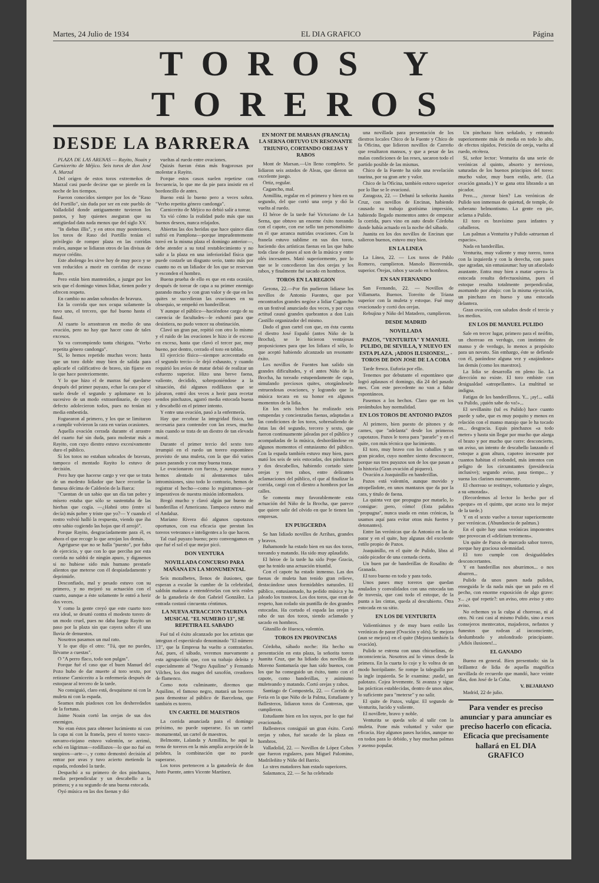Martes, 24 Julio de 1934 EL DIA GRAFICO Página
TOROS Y TOREROS
DESDE LA BARRERA
PLAZA DE LAS ARENAS — Rayito, Noain y Carnicerito de Méjico. Seis toros de don José A. Marzal
Del origen de estos toros extremeños de Marzal casi puede decirse que se pierde en la noche de los tiempos.
Fueron conocidos siempre por los de "Raso del Portillo", sin duda por ser en este pueblo de Valladolid donde antiguamente tuvieron los pastos, y hay quienes aseguran que su antigüedad data nada menos que del siglo XV.
"In diebus illis", y en otros muy posteriores, los toros de Raso del Portillo tenían el privilegio de romper plaza en las corridas reales, aunque se lidiaran otros de las divisas de mayor crédito.
Este abolengo les sirve hoy de muy poco y se ven reducidos a morir en corridas de escaso fuste.
Pero están bien mantenidos, a juzgar por los seis que el domingo vimos lidiar, tienen poder y ofrecen respeto.
En cambio no andan sobrados de bravura.
En la corrida que nos ocupa solamente la tuvo uno, el tercero, que fué bueno hasta el final.
Al cuarto lo arrastraron en medio de una ovación, pero no hay que hacer caso de tales excesos.
Ya va corrompiendo tanta chirigota. "Verbo repetita género candonga".
Sí, lo hemos repetido muchas veces: basta que un toro doble muy bien de salida para aplicarle el calificativo de bravo, sin fijarse en lo que hace posteriormente.
Y lo que hizo el de marras fué quedarse después del primer puyazo, echar la cara por el suelo desde el segundo y aplomarse en lo sucesivo de un modo extraordinario, de cuyo defecto adolecieron todos, pues no tenían ni media embestida.
Foguearon al primero, y los que se limitaron a cumplir volvieron la cara en varias ocasiones.
Aquella ovación cerrada durante el arrastre del cuarto fué sin duda, para molestar más a Rayito, con cuyo diestro estuvo excesivamente duro el público.
Si los toros no estaban sobrados de bravura, tampoco el mentado Rayito lo estuvo de decisión.
Pero hay que hacerse cargo y ver que se trata de un modesto lidiador que hace recordar la famosa décima de Calderón de la Barca:
"Cuentan de un sabio que un día tan pobre y mísero estaba que sólo se sustentaba de las hierbas que cogía. —¿Habrá otro (entre sí decía) más pobre y triste que yo?— Y cuando el rostro volvió halló la respuesta, viendo que iba otro sabio cogiendo las hojas que él arrojó".
Porque Rayito, desgraciadamente para él, es ahora el que recoge lo que arrojan los demás.
Agréguese que no se halla "puesto", por falta de ejercicio, y que con lo que perciba por esta corrida no saldrá de ningún apuro, y digasenos si no hubiese sido más humano prestarle alientos que meterse con él despiadadamente y deprimirle.
Desconfiado, mal y pesado estuvo con su primero, y no mejoró su actuación con el cuarto, aunque a éste solamente le entró a herir dos veces.
Y como la gente creyó que este cuarto toro era ideal, se desató contra el modesto torero de un modo cruel, pues no daba luego Rayito un paso por la plaza sin que cayera sobre él una lluvia de denuestos.
Nosotros pasamos un mal rato.
Y lo que dijo el otro: "Tú, que no puedes, llévame a cuestas".
O "A perro flaco, todo son pulgas".
Porque fué el caso que el buen Manuel del Pozo hubo de dar muerte al toro sexto, por retirarse Carnicerito a la enfermería después de estoquear al tercero de la tarde.
No consiguió, claro está, desquitarse ni con la muleta ni con la espada.
Seamos más piadosos con los desheredados de la fortuna.
Jaime Noain cortó las orejas de sus dos enemigos.
No eran éstos para obtener lucimiento ni con la capa ni con la franela, pero el torero vasco-navarro-riojano estuvo valentón, se arrimó, echó en lágrimas—rodillazos—lo que no fué en suspiros—arte—, y como demostró decisión al entrar por uvas y tuvo acierto metiendo la espada, redondeó la tarde.
Despachó a su primero de dos pinchazos, media perpendicular y un descabello a la primera; y a su segundo de una buena estocada.
Oyó música en las dos faenas y dió
vueltas al ruedo entre ovaciones.
Quizás fueran éstas más fragorosas por molestar a Rayito.
Porque estos casos suelen repetirse con frecuencia, lo que me da pie para insistir en el bordoncillo de antes.
Bueno está lo bueno pero a veces sobra. "Verbo repetita género candonga".
Carnicerito de Méjico no debió salir a torear.
Ya vió cómo la realidad pudo más que sus buenos deseos, nunca relajados.
Abiertas las dos heridas que hace quince días sufrió en Pamplona—porque imprudentemente toreó en la misma plaza el domingo anterior—, debe atender a su total restablecimiento y no salir a la plaza en una inferioridad física que puede costarle un disgusto serio, tanto más por cuanto no es un lidiador de los que se reservan y esconden el hombro.
Buena prueba de ello es que en esta ocasión, después de torear de capa a su primer enemigo parando mucho y con gran valor y de que en los quites se sucedieran las ovaciones en su obsequio, se empeñó en banderillear.
Y aunque el público—haciéndose cargo de su carencia de facultades—le exhortó para que desistiera, no pudo vencer su obstinación.
Clavó un gran par, repitió con otro lo mismo y el ruido de las ovaciones le hizo ir de exceso en exceso, hasta que clavó el tercer par, muy bueno, por dentro, cerrado el toro en tablas.
El ejercicio físico—siempre acrecentado en el segundo tercio—le dejó exhausto, y cuando requirió los avíos de matar debió de realizar un esfuerzo superior. Hizo una breve faena, valiente, decidido, sobreponiéndose a la situación, dió algunos rodillazos que se jalearon, entró dos veces a herir para recetar sendos pinchazos, agarró media estocada buena y descabelló en el primer intento.
Y entre una ovación, pasó a la enfermería.
Hay que recobrar la integridad física, tan necesaria para contender con las reses, mucho más cuando se trata de un diestro de tan elevada moral.
Durante el primer tercio del sexto toro irrumpió en el ruedo un torero espontáneo provisto de una muleta, con la que dió varios pases parando y con muy buena traza.
Le ovacionaron con fuerza, y aunque nunca hemos alentado ni alentaremos tales intromisiones, sino todo lo contrario, hemos de registrar el hecho—como lo registramos—por imperativos de nuestra misión informadora.
Bregó mucho y clavó algún par bueno de banderillas el Americano. Tampoco estuvo mal el Andaluz.
Mariano Rivera dió algunos capotazos oportunos, con esa eficacia que prestan los toreros veteranos e inteligentes a lo que hacen.
Tal cual puyazo bueno; pero convengamos en que fué el sol el que mejor picó.
DON VENTURA
NOVILLADA CONCURSO PARA MAÑANA EN LA MONUMENTAL
Seis mozalbetes, llenos de ilusiones, que esperan a escalar la cumbre de la celebridad, saldrán mañana a entendérselas con seis erales de la ganadería de don Gabriel González. La entrada costará cincuenta céntimos.
LA NUEVA ATRACCION TAURINA MUSICAL "EL NUMERO 13", SE REPETIRA EL SABADO
Fué tal el éxito alcanzado por los artistas que integran el espectáculo denominado "El número 13", que la Empresa ha vuelto a contratarlos. Así, pues, el sábado, veremos nuevamente a esta agrupación que, con su trabajo deleita y especialmente al "Negro Aquilino" y Fernando Vilches, los dos magos del saxofón, creadores de flamenco.
Como nota culminante, diremos que Aquilino, el famoso negro, matará un becerro para demostrar al público de Barcelona, que también es torero.
UN CARTEL DE MAESTROS
La corrida anunciada para el domingo próximo, no puede superarse. Es un cartel monumental, un cartel de maestros.
Belmonte, Lalanda y Armillita, he aquí la terna de toreros en la más amplia acepción de la palabra, la combinación que no puede superarse.
Los toros pertenecen a la ganadería de don Justo Puente, antes Vicente Martínez.
EN MONT DE MARSAN (FRANCIA) LA SERNA OBTUVO UN RESONANTE TRIUNFO, CORTANDO OREJAS Y RABOS
Mont de Marsan.—Un lleno completo. Se lidiaron seis astados de Aleas, que dieron un excelente juego.
Ortiz, regular.
Cagancho, mal.
Armillita, regular en el primero y bien en su segundo, del que cortó una oreja y dió la vuelta al ruedo.
El héroe de la tarde fué Victoriano de La Serna, que obtuvo un enorme éxito toreando con el capote, con ese sello tan personalísimo en él que arranca nutridas ovaciones. Con la franela estuvo sublime en sus dos toros, haciendo dos artísticas faenas en las que hubo toda clase de pases al son de la música y entre olés incesantes. Mató superiormente, por lo que se le concedieron las dos orejas y los rabos, y finalmente fué sacado en hombros.
TOROS EN LA REGION
Gerona, 22.—Por fin pudieron lidiarse los novillos de Antonio Fuentes, que por encontrarlos grandes negóse a lidiar Cagancho en un festival anunciado dos veces, y por cuya actitud causó grandes quebrantos a don Luis Castillo organizador del mismo.
Dado el gran cartel con que, en ésta cuenta el diestro José Españó (antes Niño de la Brocha), se le hicieron ventajosas proposiciones para que los lidiara el sólo, lo que aceptó habiendo alcanzado un resonante éxito.
Los novillos de Fuentes han salido sin grandes dificultades, y el antes Niño de la Brocha, ha toreado estupendamente de capa, simulando preciosos quites, otorgándosele estruendosas ovaciones, y logrando que la música tocara en su honor en algunos momentos de la lidia.
En los seis bichos ha realizado seis estupendas y concienzudas faenas, adaptadas a las condiciones de los toros, sobresaliendo de éstas las del segundo, tercero y sexto, que fueron continuamente jaleadas por el público y acompañadas de la música, desbordándose en algunos momentos el entusiasmo del público. Con la espada también estuvo muy bien, pues mató los seis de seis estocadas, dos pinchazos y dos descabellos, habiendo cortado siete orejas y tres rabos, entre delirantes aclamaciones del público, el que al finalizar la corrida, cargó con el diestro a hombros por las calles.
Se comenta muy favorablemente esta actuación del Niño de la Brocha, que parece que quiere salir del olvido en que le tienen las empresas.
EN PUIGCERDA
Se han lidiado novillos de Arribas, grandes y bravos.
Bahamonde ha estado bien en sus dos toros, toreando y matando. Ha sido muy aplaudido.
El héroe de la tarde ha sido Pepe Gracia, que ha tenido una actuación triunfal.
Con el capote ha estado inmenso. Las dos faenas de muleta han tenido gran relieve, destacándose unos formidables naturales. El público, entusiasmado, ha pedido música y ha jaleado los trasteos. Los dos toros, que eran de respeto, han rodado sin puntilla de dos grandes estocadas. Ha cortado el espada las orejas y rabo de sus dos toros, siendo aclamado y sacado en hombros.
Gitanillo de Huesca, valentón.
TOROS EN PROVINCIAS
Córdoba, sábado noche: Ha hecho su presentación en esta plaza, la señorita torera Juanita Cruz, que ha lidiado dos novillos de Moreno Santamaría que han sido buenos, con los que ha conseguido un éxito, tanto con el capote, como banderillas, y asimismo muleteando y matando. Cortó orejas y rabos.
Santiago de Compostela, 22. — Corrida de Feria en la que Niño de la Palma, Estudiante y Ballesteros, lidiaron toros do Contreras, que cumplieron.
Estudiante bien en los suyos, por lo que fué ovacionado.
Ballesteros consiguió un gran éxito. Cortó orejas y rabos, fué sacado de la plaza en hombros.
Valladolid, 22. — Novillos de López Cobos que fueron regulares, para Miguel Palomino, Madrileñito y Niño del Barrio.
Lo stres matadores han estado superiores.
Salamanca, 22. — Se ha celebrado
una novillada para presentación de los diestros locales Chico de la Fuente y Chico de la Oficina, que lidieron novillos de Carreño que resultaron mansos, y que a pesar de las malas condiciones de las reses, sacaron todo el partido posible de las mismas.
Chico de la Fuente ha sido una revelación taurina, por su gran arte y valor.
Chico de la Oficina, también estuvo superior por lo llue se le ovacionó.
Zaragoza, 22. — Debutó la señorita Juanita Cruz, con novillos de Encinas, habiendo causado su trabajo gratísima impresión, habiendo llegado momentos antes de empezar la corrida, pues vino en auto desde Córdoba donde había actuado en la noche del sábado.
Juanita en los dos novillos de Encinas que salieron buenos, estuvo muy bien.
EN LA LINEA
La Línea, 22. — Los toros de Pablo Romero, cumplieron. Manolo Bienvenida, superior. Orejas, rabos y sacado en hombros.
EN SAN FERNANDO
San Fernando, 22. — Novillos de Villamarta. Buenos. Torerito de Triana superior con la muleta y estoque. Fué muy ovacionado y cortó dos orejas.
Rebujina y Niño del Matadero, cumplieron.
DESDE MADRID
NOVILLADA
PAZOS, "VENTURITA" Y MANUEL PULIDO, DE SEVILLA, Y NUEVO EN ESTA PLAZA. ¡ADIOS ILUSIONES!... - TOROS DE DON JOSE DE LA COBA
Tarde fresca. Euforia por ello.
Tenemos por debutante el espontáneo que logró aplausos el domingo, día 24 del pasado mes. Con este precedente no van a faltar espontáneos.
Pasemos a los hechos. Claro que en los preámbulos hay normalidad.
EN LOS TOROS DE ANTONIO PAZOS
Al primero, bien puesto de pitones y de carnes, que "adelanta" desde los primeros capotazos. Pazos le torea para "pararle" y en el quite, con más técnica que lucimiento.
El toro, muy bravo con los caballos y un gran picador, cuyo nombre siento desconocer, porque sus tres puyazos son de los que pasan a la historia (Gran ovación al piquero).
Ovación a Joaquinillo en banderillas.
Pazos está valentón, aunque movido y atropelladote, en unos mantazos que da por la cara, y titulo de faena.
La quinta vez que propugna por matarlo, lo consigue: ¡pero, cómo! (Esta palabra "propugna", nunca usada en estas crónicas, la usamos aquí para evitar otras más fuertes y detonantes).
Entre las verónicas que da Antonio en las de parar y en el quite, hay algunas del excelente estilo propio de Pazos.
Joaquinillo, en el quite de Pulido, libra al caído picador de una cornada cierta.
Un buen par de banderillas de Rosalito de Granada.
El toro bueno en todo y para todo.
Unos pases muy toreros que quedan anulados y convalidados con una estocada tan de travesía, que casi todo el estoque, de la punta a las cintas, queda al descubierto. Otra estocada en su sitio.
EN LOS DE VENTURITA
Valientísimos y de muy buen estilo las verónicas de parar (Ovación y olés). Se mejora (aun se mejora) en el quite (Mejora también la ovación).
Pulido se estrena con unas chicuelinas, de inconsciencia. Nosotros así lo vimos desde la primera. En la cuarta lo coje y lo voltea de un modo horripilante. Se rompe la taleguilla por la ingle izquierda. Se le examina: ¡nada!, un palotazo. Cojea levemente. Si avanza y sigue las prácticas establecidas, dentro de unos años, lo suficiente para "meterse" y no salir.
El quite de Pazos, vulgar. El segundo de Venturita, lucido y valiente.
El novillete, bravo y noble.
Venturita se queda solo al salir con la muleta. Pone más voluntad y valor que eficacia. Hay algunos pases lucidos, aunque no en todos para lo debido, y hay muchas palmas y asenso popular.
Un pinchazo bien señalado, y entrando superiormente más de media en todo lo alto, de efectos rápidos. Petición de oreja, vuelta al ruedo, etcétera.
Sí, señor lector: Venturita da una serie de verónicas al quinto, absorto y nervioso, saturadas de los buenos principios del toreo: mucho valor, muy buen estilo, arte. (La ovación ganada.) Y se gana otra librando a un picador.
Pero..., ¿torear bien? Las verónicas de Pulido son inmensas de quietud, de temple, de soberano belmontismo. La gente en pie, aclama a Pulido.
El toro es bravísimo para infantes y caballeros.
Las palmas a Venturita y Pulido «atruenan el espacio».
Nada en banderillas.
Venturita, muy valiente y muy torero, torea con la izquierda y con la derecha, con pases que agradan, sin entusiasmar: hay un afarolado asustante. Entra muy bien a matar «pero» la estocada resulta defectuosísima, pues el estoque resulta totalmente perpendicular, asomando por abajo: con la misma ejecución, un pinchazo en hueso y una estocada delantera.
Gran ovación, con saludos desde el tercio y los medios.
EN LOS DE MANUEL PULIDO
Sale en tercer lugar, primero para el neófito, un chorreao en verdugo, con instintos de manso y de verdugo, lo menos a propósito para un novato. Sin embargo, éste se defiende con él, parándose alguna vez y «najándose» las demás (como los maestros).
La lidia se desarrolla en pleno lío. La dirección no existe. El toro embiste con desigualdad «atropellante». La multitud se indigna.
Fatigas de los banderilleros. Y... ¡ay!... «allá va Pulido, ¡quién sabe do va!»...
El sevillanito (tal es Pulido) hace cuanto puede y sabe, que es muy poquito y menos en relación con el manso marajo que le ha tocado en... desgracia. Equis pinchazos «a todo meter» y hasta sin llegar por mucho que alarga el brazo y por mucho que corre: desconcierto, un aviso, un intento de descabello lanzando el estoque a gran altura, capoteo incesante por cuantos habitan el redondel, más intentos con peligro de los circunstantes (presidencia inclusive); segundo aviso, pasa tiempo... y suena los clarines nuevamente.
El chorreao se restituye, voluntario y alegre, a su «morada».
(Recordemos al lector lo hecho por el «peque» en el quinto, que acaso sea lo mejor de la tarde.)
Y en el sexto vuelve a torear superiormente por verónicas. (Abundancia de palmas.)
En el quite hay unas verónicas imponentes que provocan el «delirium tremens».
Un quite de Pazos de marcado sabor torero, porque hay graciosa solemnidad.
El toro cumple con desigualdades desconcertantes.
Y en banderillas nos aburrimos... o nos aburren...
Pulido da unos pases nada pulidos, enseguida le da nada más que un palo en el pecho, con enorme exposición de algo grave: y... ¿a qué repetir?: un aviso, otro aviso y otro aviso.
No echemos ya la culpa al chorreao, ni al otro. Ni casi casi al mismo Pulido, sino a esos consejeros mentecatos, majaderos, nefastos y funestos que rodean al inconsciente, deslumbrado y atolondrado principiante. ¡Adiós ilusiones!...
EL GANADO
Bueno en general. Bien presentado: sin la brillantez de lidia de aquella magnífica novillada de recuerdo que mandó, hace veinte días, don José de la Coba.
V. BEJARANO
Madrid, 22 de julio.
Para vender es preciso anunciar y para anunciar es preciso hacerlo con eficacia. Eficacia que precisamente hallará en EL DIA GRAFICO